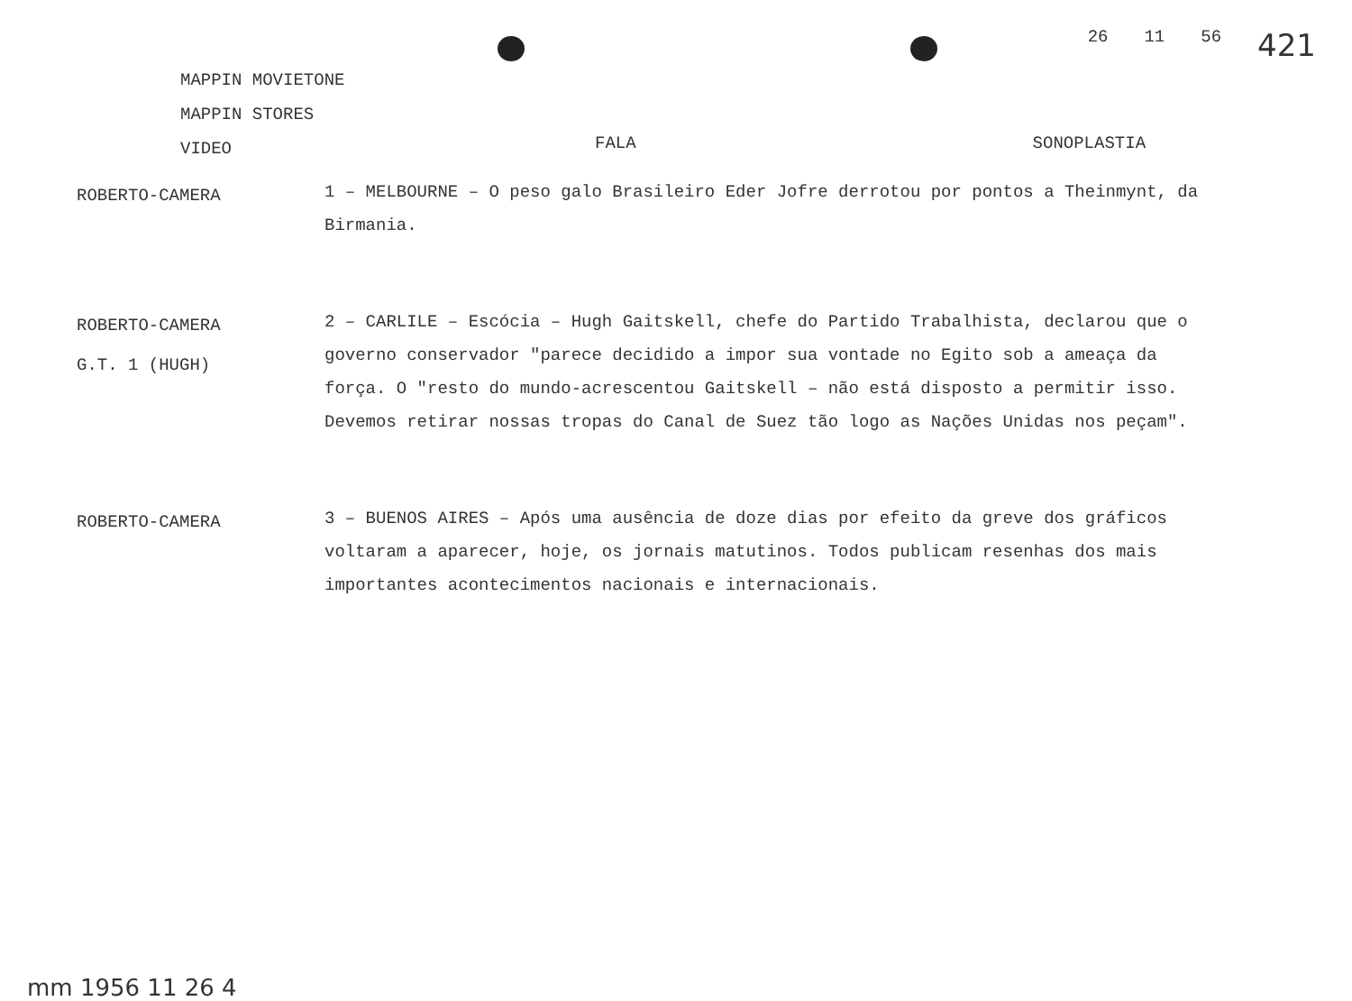26 11 56 421
MAPPIN MOVIETONE
MAPPIN STORES
VIDEO
FALA SONOPLASTIA
ROBERTO-CAMERA
1 – MELBOURNE – O peso galo Brasileiro Eder Jofre derrotou por pontos a Theinmynt, da Birmania.
ROBERTO-CAMERA
G.T. 1 (HUGH)
2 – CARLILE – Escócia – Hugh Gaitskell, chefe do Partido Trabalhista, declarou que o governo conservador "parece decidido a impor sua vontade no Egito sob a ameaça da força. O "resto do mundo-acrescentou Gaitskell – não está disposto a permitir isso. Devemos retirar nossas tropas do Canal de Suez tão logo as Nações Unidas nos peçam".
ROBERTO-CAMERA
3 – BUENOS AIRES – Após uma ausência de doze dias por efeito da greve dos gráficos voltaram a aparecer, hoje, os jornais matutinos. Todos publicam resenhas dos mais importantes acontecimentos nacionais e internacionais.
mm 1956 11 26 4